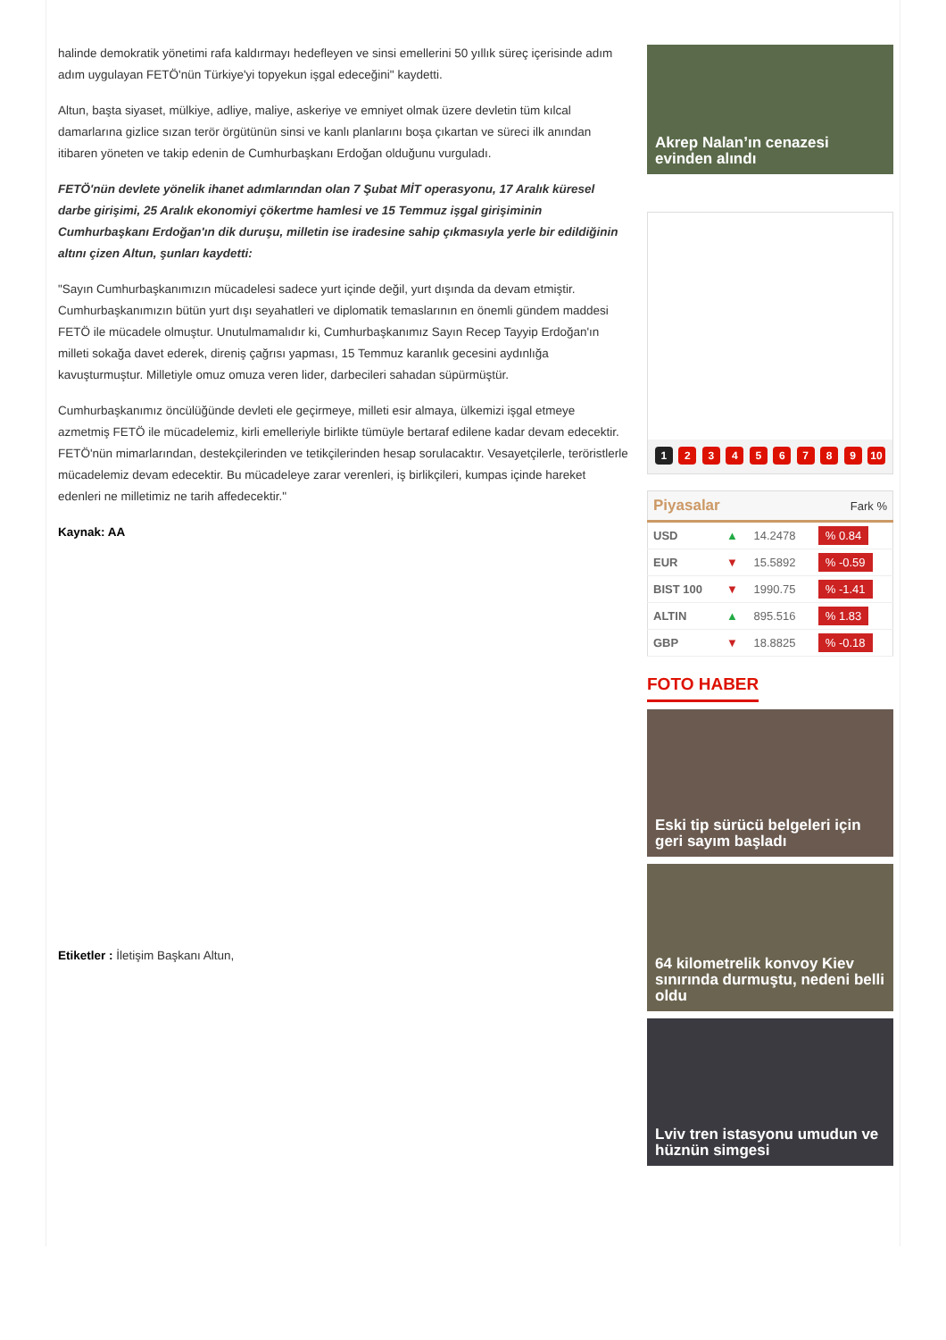halinde demokratik yönetimi rafa kaldırmayı hedefleyen ve sinsi emellerini 50 yıllık süreç içerisinde adım adım uygulayan FETÖ'nün Türkiye'yi topyekun işgal edeceğini" kaydetti.
Altun, başta siyaset, mülkiye, adliye, maliye, askeriye ve emniyet olmak üzere devletin tüm kılcal damarlarına gizlice sızan terör örgütünün sinsi ve kanlı planlarını boşa çıkartan ve süreci ilk anından itibaren yöneten ve takip edenin de Cumhurbaşkanı Erdoğan olduğunu vurguladı.
FETÖ'nün devlete yönelik ihanet adımlarından olan 7 Şubat MİT operasyonu, 17 Aralık küresel darbe girişimi, 25 Aralık ekonomiyi çökertme hamlesi ve 15 Temmuz işgal girişiminin Cumhurbaşkanı Erdoğan'ın dik duruşu, milletin ise iradesine sahip çıkmasıyla yerle bir edildiğinin altını çizen Altun, şunları kaydetti:
"Sayın Cumhurbaşkanımızın mücadelesi sadece yurt içinde değil, yurt dışında da devam etmiştir. Cumhurbaşkanımızın bütün yurt dışı seyahatleri ve diplomatik temaslarının en önemli gündem maddesi FETÖ ile mücadele olmuştur. Unutulmamalıdır ki, Cumhurbaşkanımız Sayın Recep Tayyip Erdoğan'ın milleti sokağa davet ederek, direniş çağrısı yapması, 15 Temmuz karanlık gecesini aydınlığa kavuşturmuştur. Milletiyle omuz omuza veren lider, darbecileri sahadan süpürmüştür.
Cumhurbaşkanımız öncülüğünde devleti ele geçirmeye, milleti esir almaya, ülkemizi işgal etmeye azmetmiş FETÖ ile mücadelemiz, kirli emelleriyle birlikte tümüyle bertaraf edilene kadar devam edecektir. FETÖ'nün mimarlarından, destekçilerinden ve tetikçilerinden hesap sorulacaktır. Vesayetçilerle, teröristlerle mücadelemiz devam edecektir. Bu mücadeleye zarar verenleri, iş birlikçileri, kumpas içinde hareket edenleri ne milletimiz ne tarih affedecektir."
Kaynak: AA
Etiketler : İletişim Başkanı Altun,
Akrep Nalan’ın cenazesi evinden alındı
1 2 3 4 5 6 7 8 9 10
| Piyasalar | | | Fark % |
| --- | --- | --- | --- |
| USD | ▲ | 14.2478 | % 0.84 |
| EUR | ▼ | 15.5892 | % -0.59 |
| BIST 100 | ▼ | 1990.75 | % -1.41 |
| ALTIN | ▲ | 895.516 | % 1.83 |
| GBP | ▼ | 18.8825 | % -0.18 |
FOTO HABER
Eski tip sürücü belgeleri için geri sayım başladı
64 kilometrelik konvoy Kiev sınırında durmuştu, nedeni belli oldu
Lviv tren istasyonu umudun ve hüznün simgesi